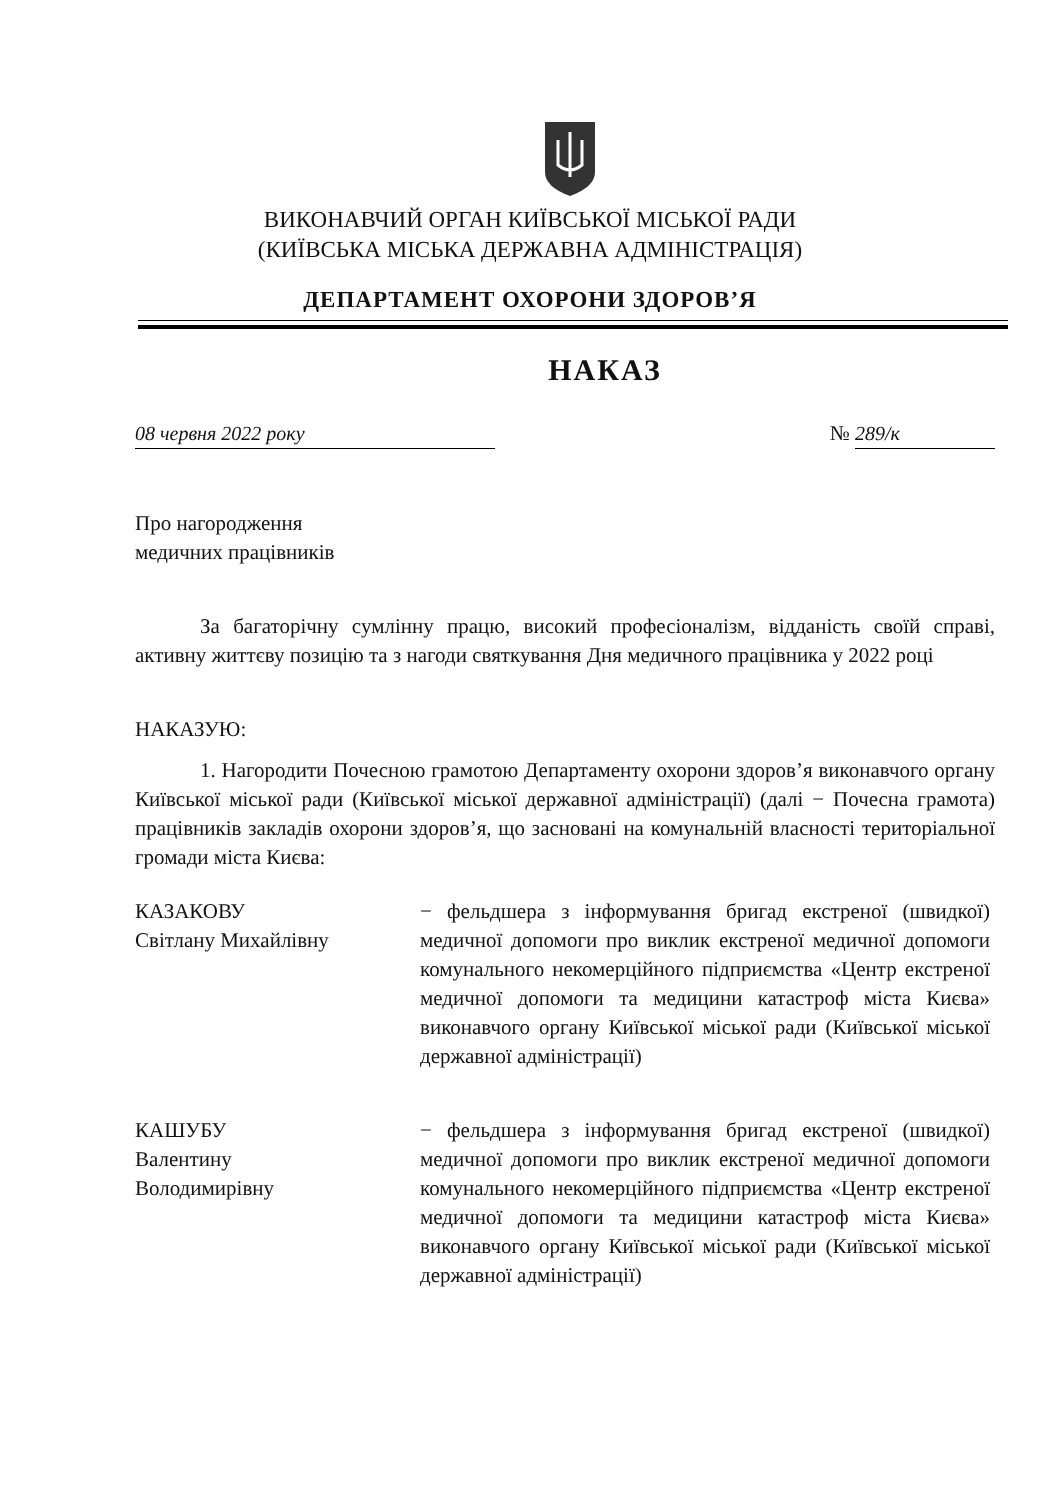ВИКОНАВЧИЙ ОРГАН КИЇВСЬКОЇ МІСЬКОЇ РАДИ
(КИЇВСЬКА МІСЬКА ДЕРЖАВНА АДМІНІСТРАЦІЯ)
ДЕПАРТАМЕНТ ОХОРОНИ ЗДОРОВ’Я
НАКАЗ
08 червня 2022 року № 289/к
Про нагородження
медичних працівників
За багаторічну сумлінну працю, високий професіоналізм, відданість своїй справі, активну життєву позицію та з нагоди святкування Дня медичного працівника у 2022 році
НАКАЗУЮ:
1. Нагородити Почесною грамотою Департаменту охорони здоров’я виконавчого органу Київської міської ради (Київської міської державної адміністрації) (далі − Почесна грамота) працівників закладів охорони здоров’я, що засновані на комунальній власності територіальної громади міста Києва:
КАЗАКОВУ
Світлану Михайлівну
− фельдшера з інформування бригад екстреної (швидкої) медичної допомоги про виклик екстреної медичної допомоги комунального некомерційного підприємства «Центр екстреної медичної допомоги та медицини катастроф міста Києва» виконавчого органу Київської міської ради (Київської міської державної адміністрації)
КАШУБУ
Валентину
Володимирівну
− фельдшера з інформування бригад екстреної (швидкої) медичної допомоги про виклик екстреної медичної допомоги комунального некомерційного підприємства «Центр екстреної медичної допомоги та медицини катастроф міста Києва» виконавчого органу Київської міської ради (Київської міської державної адміністрації)